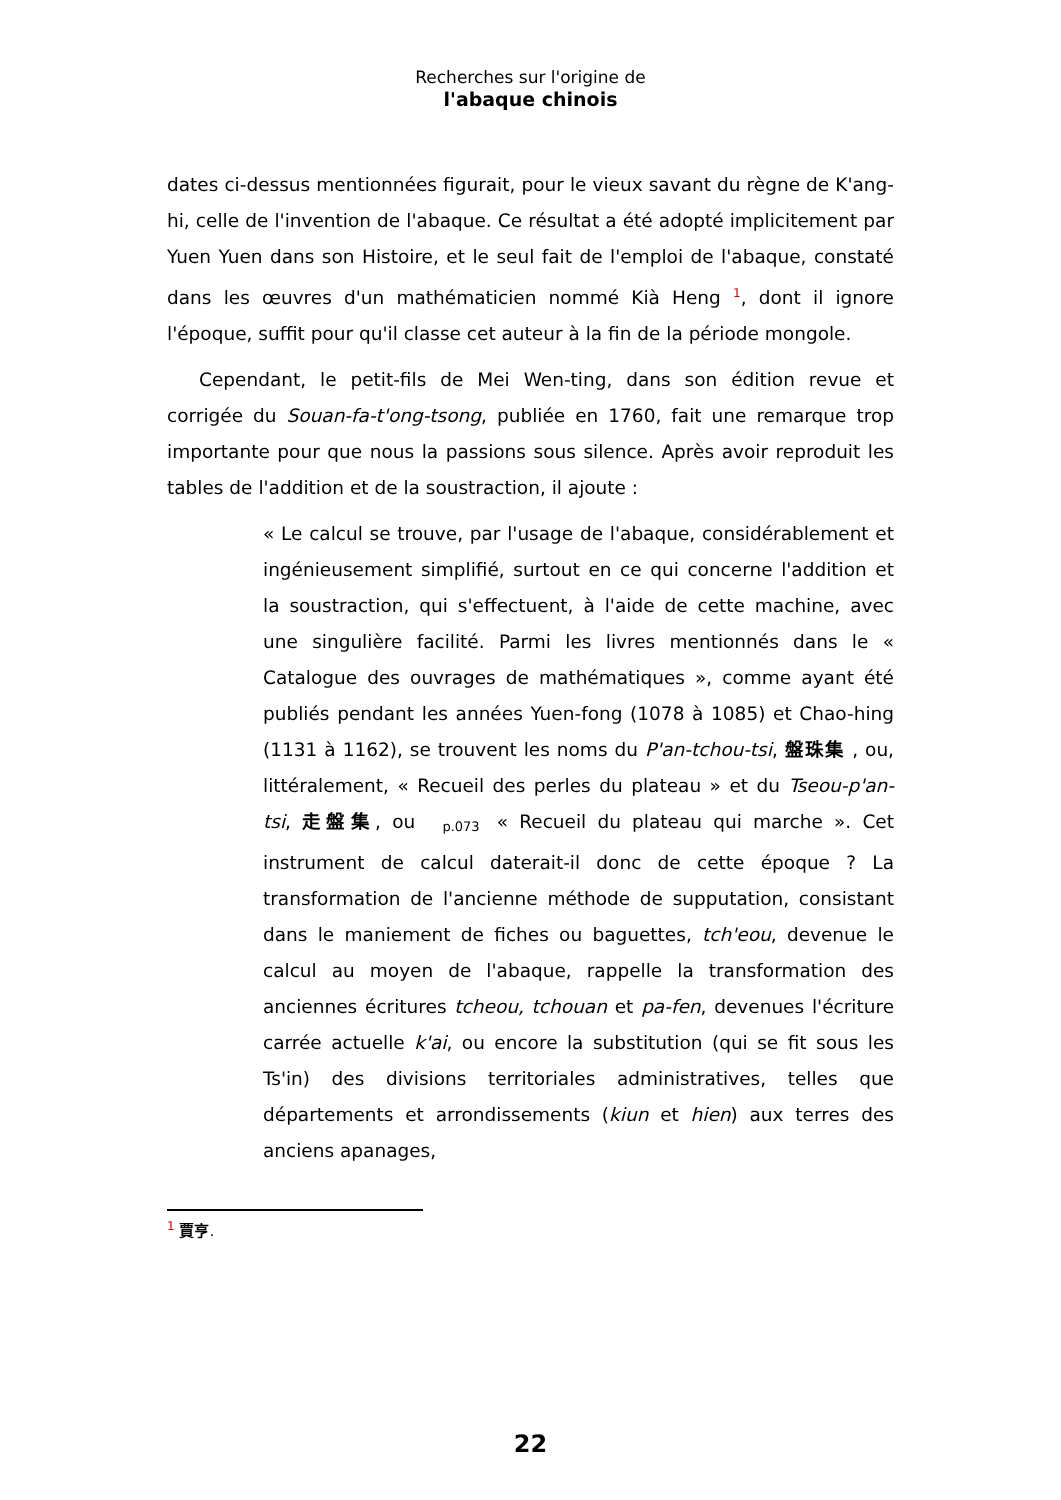Recherches sur l'origine de
l'abaque chinois
dates ci-dessus mentionnées figurait, pour le vieux savant du règne de K'ang-hi, celle de l'invention de l'abaque. Ce résultat a été adopté implicitement par Yuen Yuen dans son Histoire, et le seul fait de l'emploi de l'abaque, constaté dans les œuvres d'un mathématicien nommé Kià Heng <sup>1</sup>, dont il ignore l'époque, suffit pour qu'il classe cet auteur à la fin de la période mongole.
Cependant, le petit-fils de Mei Wen-ting, dans son édition revue et corrigée du Souan-fa-t'ong-tsong, publiée en 1760, fait une remarque trop importante pour que nous la passions sous silence. Après avoir reproduit les tables de l'addition et de la soustraction, il ajoute :
« Le calcul se trouve, par l'usage de l'abaque, considérablement et ingénieusement simplifié, surtout en ce qui concerne l'addition et la soustraction, qui s'effectuent, à l'aide de cette machine, avec une singulière facilité. Parmi les livres mentionnés dans le « Catalogue des ouvrages de mathématiques », comme ayant été publiés pendant les années Yuen-fong (1078 à 1085) et Chao-hing (1131 à 1162), se trouvent les noms du P'an-tchou-tsi, 盤珠集 , ou, littéralement, « Recueil des perles du plateau » et du Tseou-p'an-tsi, 走盤集, ou p.073 « Recueil du plateau qui marche ». Cet instrument de calcul daterait-il donc de cette époque ? La transformation de l'ancienne méthode de supputation, consistant dans le maniement de fiches ou baguettes, tch'eou, devenue le calcul au moyen de l'abaque, rappelle la transformation des anciennes écritures tcheou, tchouan et pa-fen, devenues l'écriture carrée actuelle k'ai, ou encore la substitution (qui se fit sous les Ts'in) des divisions territoriales administratives, telles que départements et arrondissements (kiun et hien) aux terres des anciens apanages,
<sup>1</sup> 賈亨.
22